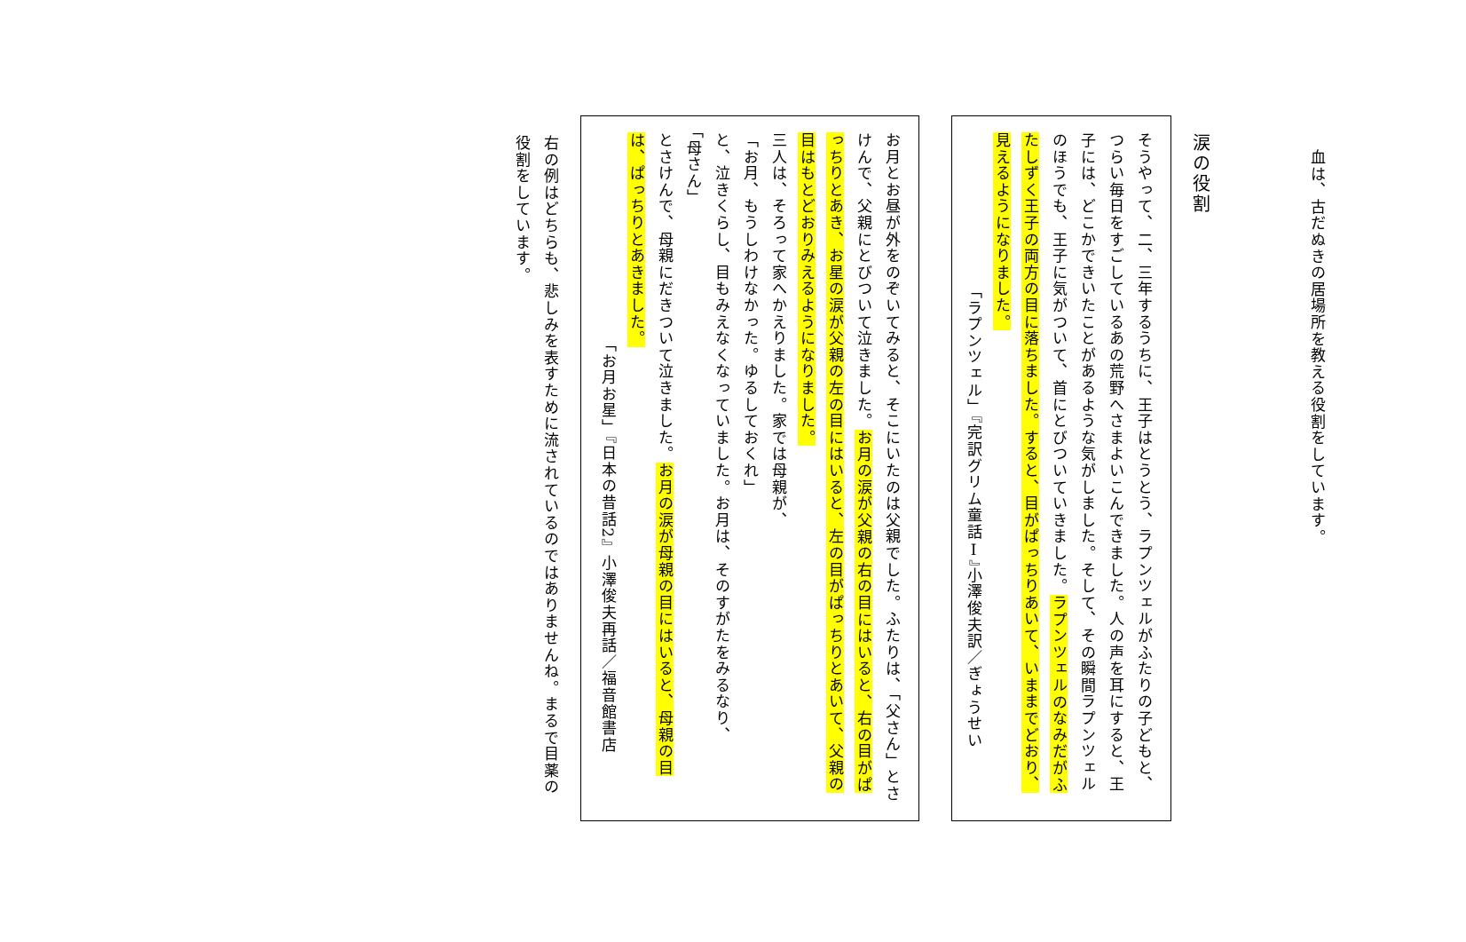血は、古だぬきの居場所を教える役割をしています。
涙の役割
そうやって、二、三年するうちに、王子はとうとう、ラプンツェルがふたりの子どもと、つらい毎日をすごしているあの荒野へさまよいこんできました。人の声を耳にすると、王子には、どこかできいたことがあるような気がしました。そして、その瞬間ラプンツェルのほうでも、王子に気がついて、首にとびついていきました。ラプンツェルのなみだがふたしずく王子の両方の目に落ちました。すると、目がぱっちりあいて、いままでどおり、見えるようになりました。
「ラプンツェル」『完訳グリム童話Ⅰ』小澤俊夫訳／ぎょうせい
お月とお昼が外をのぞいてみると、そこにいたのは父親でした。ふたりは、「父さん」とさけんで、父親にとびついて泣きました。お月の涙が父親の右の目にはいると、右の目がぱっちりとあき、お星の涙が父親の左の目にはいると、左の目がぱっちりとあいて、父親の目はもとどおりみえるようになりました。
三人は、そろって家へかえりました。家では母親が、
「お月、もうしわけなかった。ゆるしておくれ」
と、泣きくらし、目もみえなくなっていました。お月は、そのすがたをみるなり、
「母さん」
とさけんで、母親にだきついて泣きました。お月の涙が母親の目にはいると、母親の目は、ぱっちりとあきました。
「お月お星」『日本の昔話2』小澤俊夫再話／福音館書店
右の例はどちらも、悲しみを表すために流されているのではありませんね。まるで目薬の役割をしています。